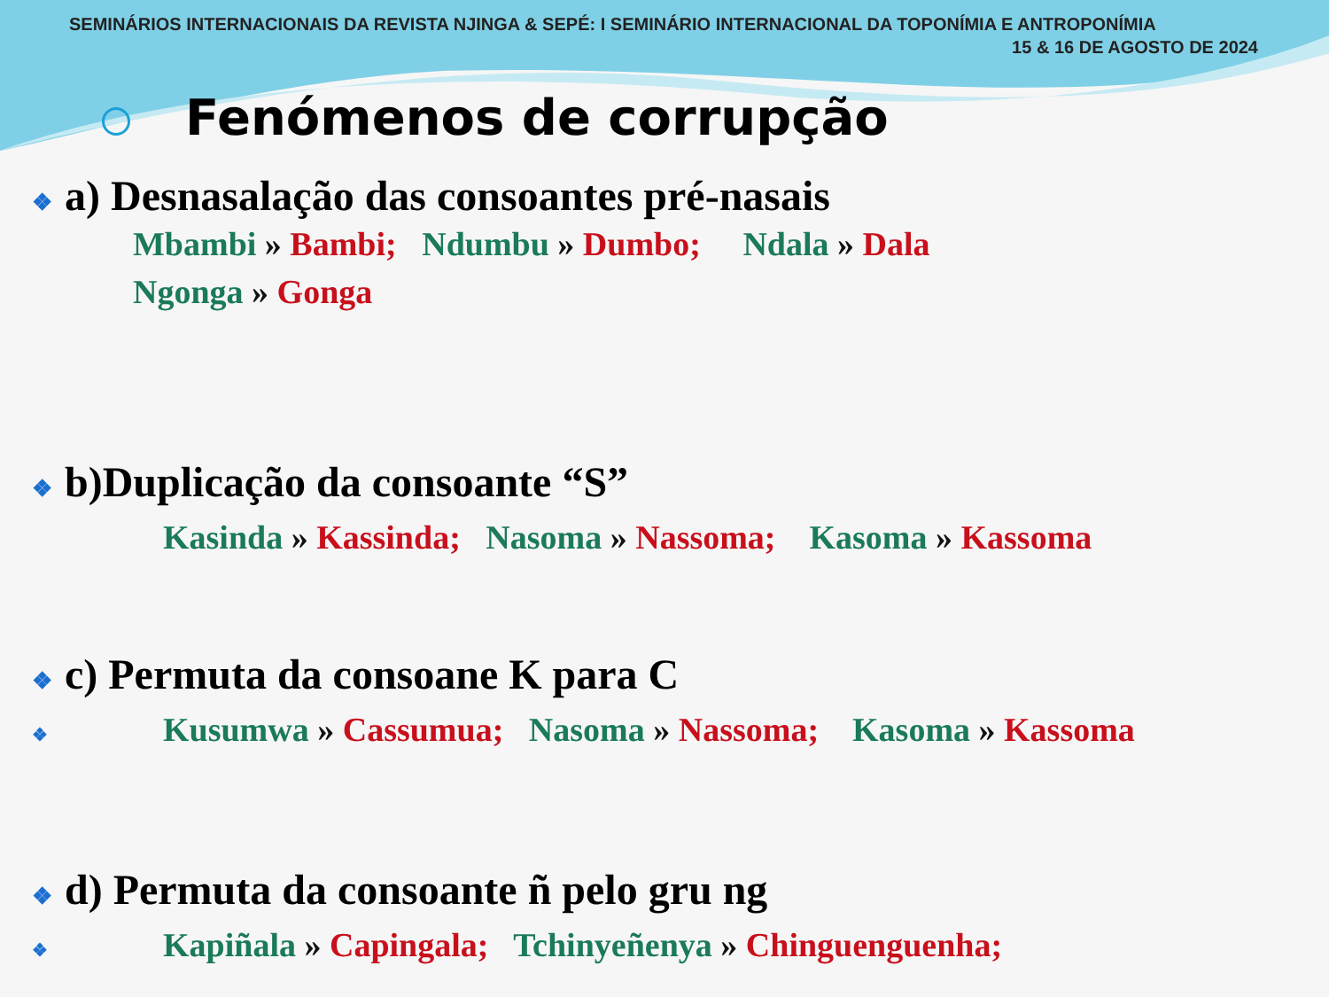SEMINÁRIOS INTERNACIONAIS DA REVISTA NJINGA & SEPÉ: I SEMINÁRIO INTERNACIONAL DA TOPONÍMIA E ANTROPONÍMIA
15 & 16 DE AGOSTO DE 2024
Fenómenos de corrupção
❖ a) Desnasalação das consoantes pré-nasais
Mbambi » Bambi; Ndumbu » Dumbo; Ndala » Dala
Ngonga » Gonga
❖ b)Duplicação da consoante “S”
Kasinda » Kassinda; Nasoma » Nassoma; Kasoma » Kassoma
❖ c) Permuta da consoane K para C
❖ Kusumwa » Cassumua; Nasoma » Nassoma; Kasoma » Kassoma
❖ d) Permuta da consoante ñ pelo gru ng
❖ Kapiñala » Capingala; Tchinyeñenya » Chinguenguenha;